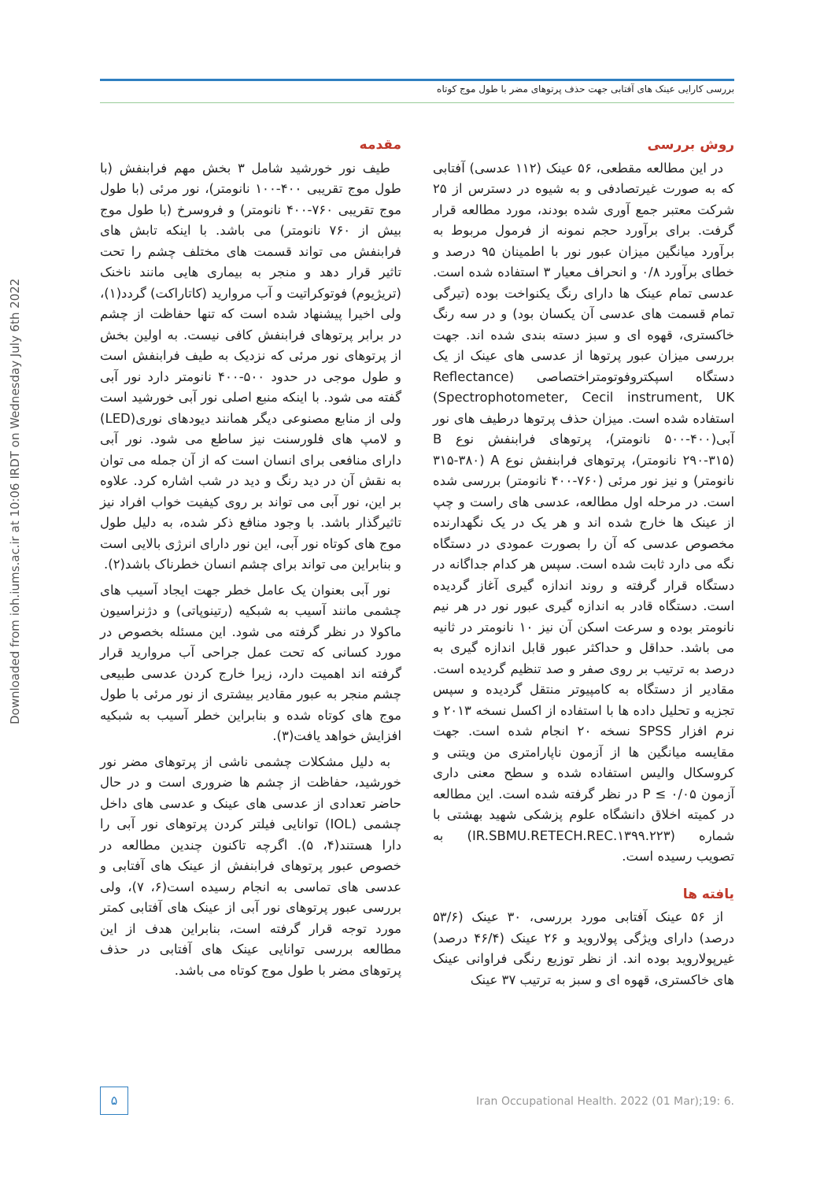بررسی کارایی عینک های آفتابی جهت حذف پرتوهای مضر با طول موج کوتاه
Downloaded from ioh.iums.ac.ir at 10:06 IRDT on Wednesday July 6th 2022
مقدمه
طیف نور خورشید شامل ۳ بخش مهم فرابنفش (با طول موج تقریبی ۴۰۰-۱۰۰ نانومتر)، نور مرئی (با طول موج تقریبی ۷۶۰-۴۰۰ نانومتر) و فروسرخ (با طول موج بیش از ۷۶۰ نانومتر) می باشد. با اینکه تابش های فرابنفش می تواند قسمت های مختلف چشم را تحت تاثیر قرار دهد و منجر به بیماری هایی مانند ناخنک (تریژیوم) فوتوکراتیت و آب مروارید (کاتاراکت) گردد(۱)، ولی اخیرا پیشنهاد شده است که تنها حفاظت از چشم در برابر پرتوهای فرابنفش کافی نیست. به اولین بخش از پرتوهای نور مرئی که نزدیک به طیف فرابنفش است و طول موجی در حدود ۵۰۰-۴۰۰ نانومتر دارد نور آبی گفته می شود. با اینکه منبع اصلی نور آبی خورشید است ولی از منابع مصنوعی دیگر همانند دیودهای نوری(LED) و لامپ های فلورسنت نیز ساطع می شود. نور آبی دارای منافعی برای انسان است که از آن جمله می توان به نقش آن در دید رنگ و دید در شب اشاره کرد. علاوه بر این، نور آبی می تواند بر روی کیفیت خواب افراد نیز تاثیرگذار باشد. با وجود منافع ذکر شده، به دلیل طول موج های کوتاه نور آبی، این نور دارای انرژی بالایی است و بنابراین می تواند برای چشم انسان خطرناک باشد(۲).
نور آبی بعنوان یک عامل خطر جهت ایجاد آسیب های چشمی مانند آسیب به شبکیه (رتینوپاتی) و دژنراسیون ماکولا در نظر گرفته می شود. این مسئله بخصوص در مورد کسانی که تحت عمل جراحی آب مروارید قرار گرفته اند اهمیت دارد، زیرا خارج کردن عدسی طبیعی چشم منجر به عبور مقادیر بیشتری از نور مرئی با طول موج های کوتاه شده و بنابراین خطر آسیب به شبکیه افزایش خواهد یافت(۳).
به دلیل مشکلات چشمی ناشی از پرتوهای مضر نور خورشید، حفاظت از چشم ها ضروری است و در حال حاضر تعدادی از عدسی های عینک و عدسی های داخل چشمی (IOL) توانایی فیلتر کردن پرتوهای نور آبی را دارا هستند(۴، ۵). اگرچه تاکنون چندین مطالعه در خصوص عبور پرتوهای فرابنفش از عینک های آفتابی و عدسی های تماسی به انجام رسیده است(۶، ۷)، ولی بررسی عبور پرتوهای نور آبی از عینک های آفتابی کمتر مورد توجه قرار گرفته است، بنابراین هدف از این مطالعه بررسی توانایی عینک های آفتابی در حذف پرتوهای مضر با طول موج کوتاه می باشد.
روش بررسی
در این مطالعه مقطعی، ۵۶ عینک (۱۱۲ عدسی) آفتابی که به صورت غیرتصادفی و به شیوه در دسترس از ۲۵ شرکت معتبر جمع آوری شده بودند، مورد مطالعه قرار گرفت. برای برآورد حجم نمونه از فرمول مربوط به برآورد میانگین میزان عبور نور با اطمینان ۹۵ درصد و خطای برآورد ۰/۸ و انحراف معیار ۳ استفاده شده است. عدسی تمام عینک ها دارای رنگ یکنواخت بوده (تیرگی تمام قسمت های عدسی آن یکسان بود) و در سه رنگ خاکستری، قهوه ای و سبز دسته بندی شده اند. جهت بررسی میزان عبور پرتوها از عدسی های عینک از یک دستگاه اسپکتروفوتومتراختصاصی (Reflectance Spectrophotometer, Cecil instrument, UK) استفاده شده است. میزان حذف پرتوها درطیف های نور آبی(۴۰۰-۵۰۰ نانومتر)، پرتوهای فرابنفش نوع B (۲۹۰-۳۱۵ نانومتر)، پرتوهای فرابنفش نوع A (۳۱۵-۳۸۰ نانومتر) و نیز نور مرئی (۷۶۰-۴۰۰ نانومتر) بررسی شده است. در مرحله اول مطالعه، عدسی های راست و چپ از عینک ها خارج شده اند و هر یک در یک نگهدارنده مخصوص عدسی که آن را بصورت عمودی در دستگاه نگه می دارد ثابت شده است. سپس هر کدام جداگانه در دستگاه قرار گرفته و روند اندازه گیری آغاز گردیده است. دستگاه قادر به اندازه گیری عبور نور در هر نیم نانومتر بوده و سرعت اسکن آن نیز ۱۰ نانومتر در ثانیه می باشد. حداقل و حداکثر عبور قابل اندازه گیری به درصد به ترتیب بر روی صفر و صد تنظیم گردیده است. مقادیر از دستگاه به کامپیوتر منتقل گردیده و سپس تجزیه و تحلیل داده ها با استفاده از اکسل نسخه ۲۰۱۳ و نرم افزار SPSS نسخه ۲۰ انجام شده است. جهت مقایسه میانگین ها از آزمون ناپارامتری من ویتنی و کروسکال والیس استفاده شده و سطح معنی داری آزمون P ≤ ۰/۰۵ در نظر گرفته شده است. این مطالعه در کمیته اخلاق دانشگاه علوم پزشکی شهید بهشتی با شماره (IR.SBMU.RETECH.REC.۱۳۹۹.۲۲۳) به تصویب رسیده است.
یافته ها
از ۵۶ عینک آفتابی مورد بررسی، ۳۰ عینک (۵۳/۶ درصد) دارای ویژگی پولاروید و ۲۶ عینک (۴۶/۴ درصد) غیرپولاروید بوده اند. از نظر توزیع رنگی فراوانی عینک های خاکستری، قهوه ای و سبز به ترتیب ۳۷ عینک
۵
Iran Occupational Health. 2022 (01 Mar);19: 6.